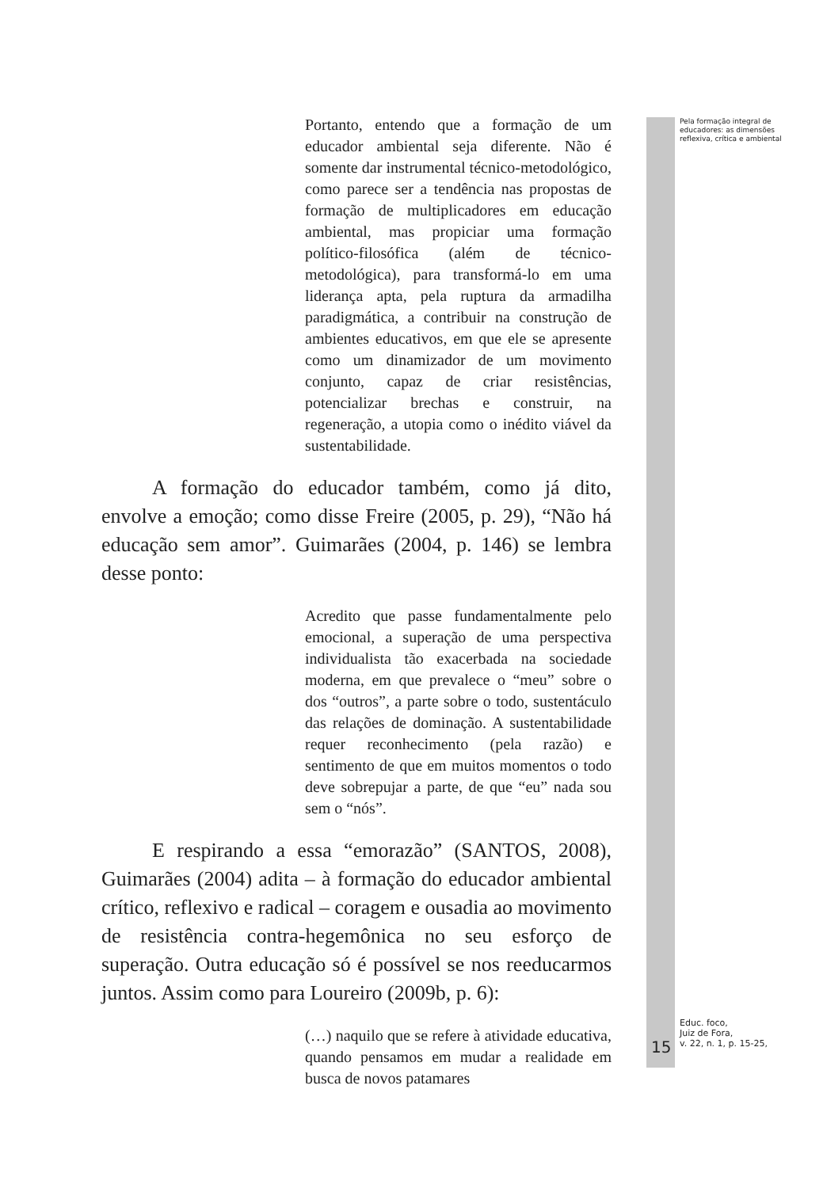Portanto, entendo que a formação de um educador ambiental seja diferente. Não é somente dar instrumental técnico-metodológico, como parece ser a tendência nas propostas de formação de multiplicadores em educação ambiental, mas propiciar uma formação político-filosófica (além de técnico-metodológica), para transformá-lo em uma liderança apta, pela ruptura da armadilha paradigmática, a contribuir na construção de ambientes educativos, em que ele se apresente como um dinamizador de um movimento conjunto, capaz de criar resistências, potencializar brechas e construir, na regeneração, a utopia como o inédito viável da sustentabilidade.
A formação do educador também, como já dito, envolve a emoção; como disse Freire (2005, p. 29), “Não há educação sem amor”. Guimarães (2004, p. 146) se lembra desse ponto:
Acredito que passe fundamentalmente pelo emocional, a superação de uma perspectiva individualista tão exacerbada na sociedade moderna, em que prevalece o “meu” sobre o dos “outros”, a parte sobre o todo, sustentáculo das relações de dominação. A sustentabilidade requer reconhecimento (pela razão) e sentimento de que em muitos momentos o todo deve sobrepujar a parte, de que “eu” nada sou sem o “nós”.
E respirando a essa “emorazão” (SANTOS, 2008), Guimarães (2004) adita – à formação do educador ambiental crítico, reflexivo e radical – coragem e ousadia ao movimento de resistência contra-hegemônica no seu esforço de superação. Outra educação só é possível se nos reeducarmos juntos. Assim como para Loureiro (2009b, p. 6):
(…) naquilo que se refere à atividade educativa, quando pensamos em mudar a realidade em busca de novos patamares
Pela formação integral de educadores: as dimensões reflexiva, crítica e ambiental
15
Educ. foco,
Juiz de Fora,
v. 22, n. 1, p. 15-25,